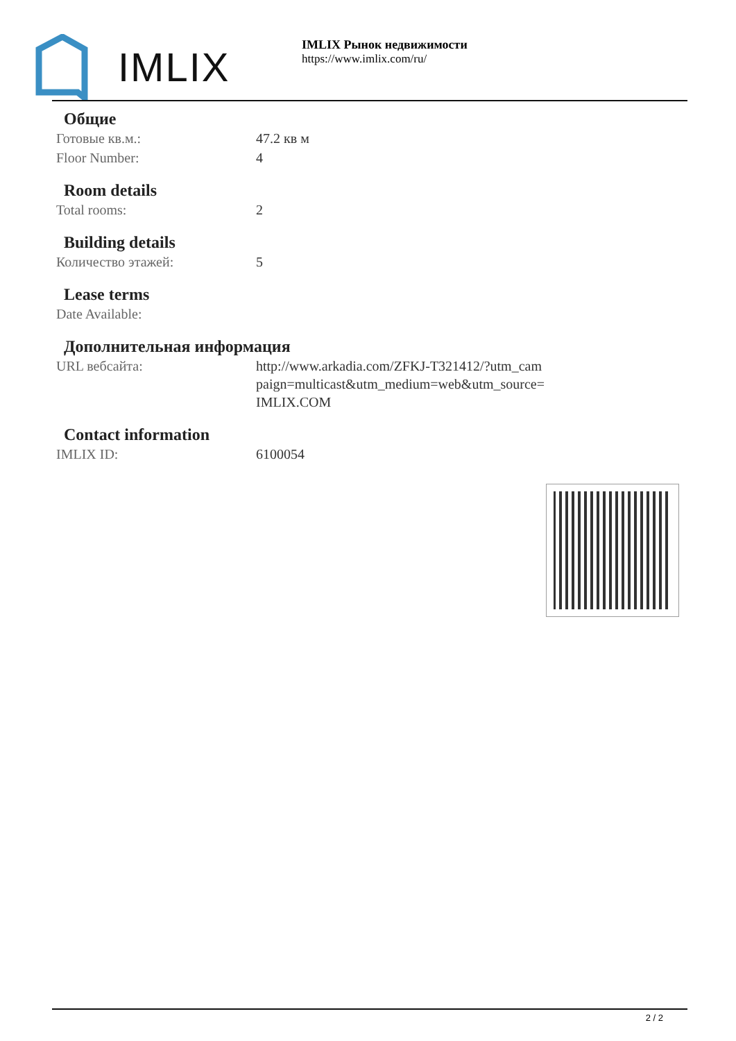IMLIX
IMLIX Рынок недвижимости
https://www.imlix.com/ru/
Общие
| Готовые кв.м.: | 47.2 кв м |
| Floor Number: | 4 |
Room details
| Total rooms: | 2 |
Building details
| Количество этажей: | 5 |
Lease terms
| Date Available: | |
Дополнительная информация
| URL вебсайта: | http://www.arkadia.com/ZFKJ-T321412/?utm_cam paign=multicast&utm_medium=web&utm_source= IMLIX.COM |
Contact information
| IMLIX ID: | 6100054 |
2 / 2